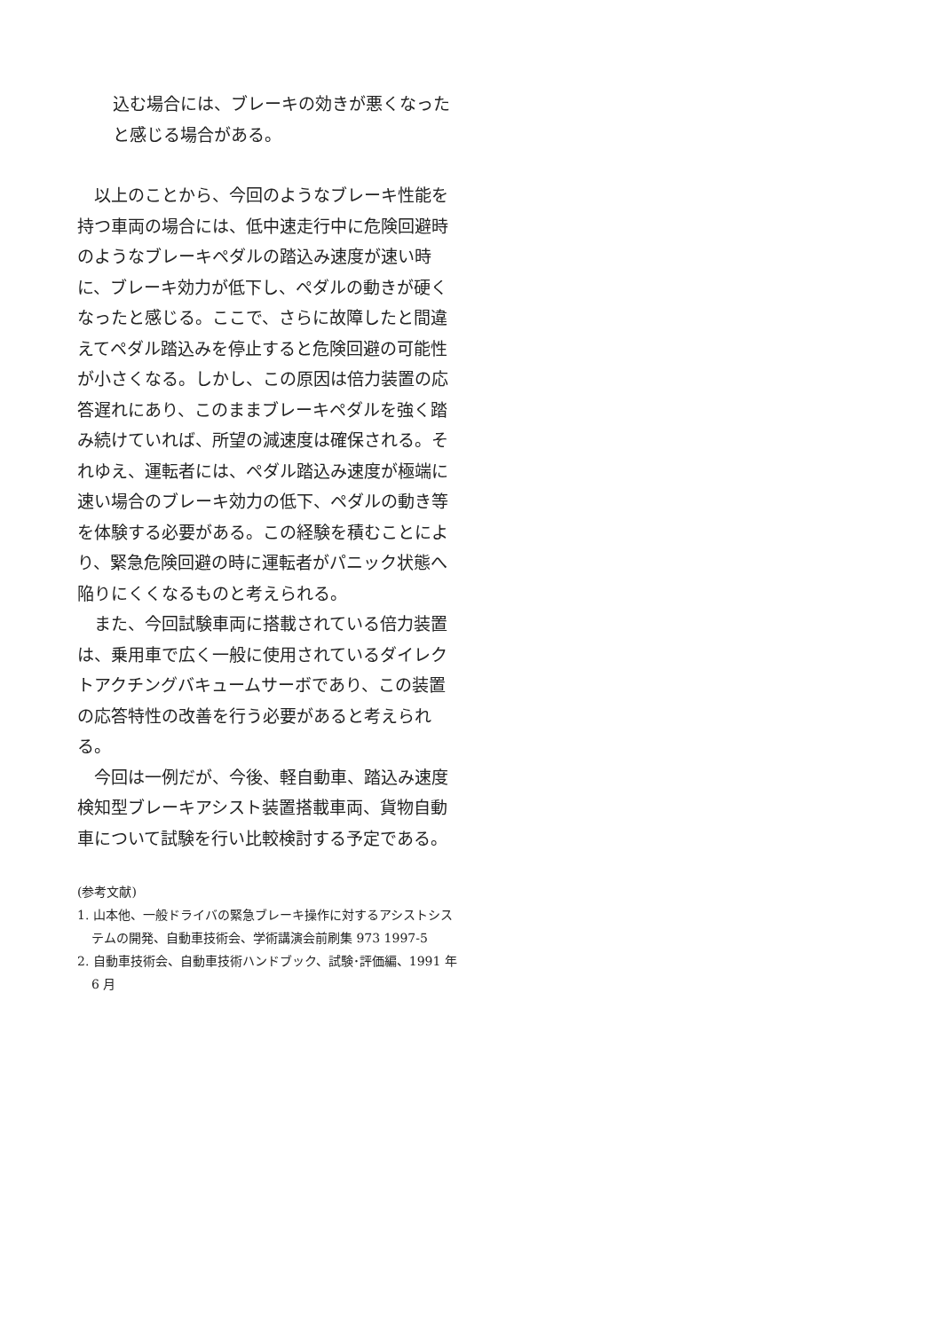込む場合には、ブレーキの効きが悪くなったと感じる場合がある。
　以上のことから、今回のようなブレーキ性能を持つ車両の場合には、低中速走行中に危険回避時のようなブレーキペダルの踏込み速度が速い時に、ブレーキ効力が低下し、ペダルの動きが硬くなったと感じる。ここで、さらに故障したと間違えてペダル踏込みを停止すると危険回避の可能性が小さくなる。しかし、この原因は倍力装置の応答遅れにあり、このままブレーキペダルを強く踏み続けていれば、所望の減速度は確保される。それゆえ、運転者には、ペダル踏込み速度が極端に速い場合のブレーキ効力の低下、ペダルの動き等を体験する必要がある。この経験を積むことにより、緊急危険回避の時に運転者がパニック状態へ陥りにくくなるものと考えられる。
　また、今回試験車両に搭載されている倍力装置は、乗用車で広く一般に使用されているダイレクトアクチングバキュームサーボであり、この装置の応答特性の改善を行う必要があると考えられる。
　今回は一例だが、今後、軽自動車、踏込み速度検知型ブレーキアシスト装置搭載車両、貨物自動車について試験を行い比較検討する予定である。
(参考文献)
1. 山本他、一般ドライバの緊急ブレーキ操作に対するアシストシステムの開発、自動車技術会、学術講演会前刷集 973 1997-5
2. 自動車技術会、自動車技術ハンドブック、試験･評価編、1991 年 6 月